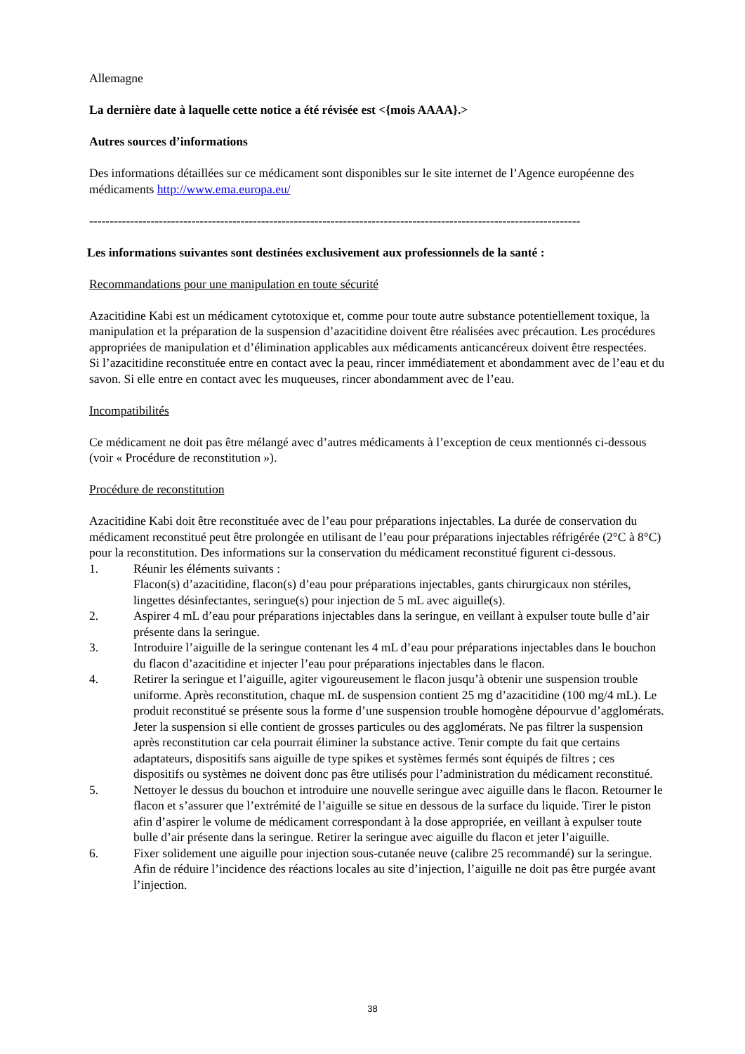Allemagne
La dernière date à laquelle cette notice a été révisée est <{mois AAAA}.>
Autres sources d’informations
Des informations détaillées sur ce médicament sont disponibles sur le site internet de l’Agence européenne des médicaments http://www.ema.europa.eu/
------------------------------------------------------------------------------------------------------------------------
Les informations suivantes sont destinées exclusivement aux professionnels de la santé :
Recommandations pour une manipulation en toute sécurité
Azacitidine Kabi est un médicament cytotoxique et, comme pour toute autre substance potentiellement toxique, la manipulation et la préparation de la suspension d’azacitidine doivent être réalisées avec précaution. Les procédures appropriées de manipulation et d’élimination applicables aux médicaments anticancéreux doivent être respectées.
Si l’azacitidine reconstituée entre en contact avec la peau, rincer immédiatement et abondamment avec de l’eau et du savon. Si elle entre en contact avec les muqueuses, rincer abondamment avec de l’eau.
Incompatibilités
Ce médicament ne doit pas être mélangé avec d’autres médicaments à l’exception de ceux mentionnés ci-dessous (voir « Procédure de reconstitution »).
Procédure de reconstitution
Azacitidine Kabi doit être reconstituée avec de l’eau pour préparations injectables. La durée de conservation du médicament reconstitué peut être prolongée en utilisant de l’eau pour préparations injectables réfrigérée (2°C à 8°C) pour la reconstitution. Des informations sur la conservation du médicament reconstitué figurent ci-dessous.
1. Réunir les éléments suivants :
Flacon(s) d’azacitidine, flacon(s) d’eau pour préparations injectables, gants chirurgicaux non stériles, lingettes désinfectantes, seringue(s) pour injection de 5 mL avec aiguille(s).
2. Aspirer 4 mL d’eau pour préparations injectables dans la seringue, en veillant à expulser toute bulle d’air présente dans la seringue.
3. Introduire l’aiguille de la seringue contenant les 4 mL d’eau pour préparations injectables dans le bouchon du flacon d’azacitidine et injecter l’eau pour préparations injectables dans le flacon.
4. Retirer la seringue et l’aiguille, agiter vigoureusement le flacon jusqu’à obtenir une suspension trouble uniforme. Après reconstitution, chaque mL de suspension contient 25 mg d’azacitidine (100 mg/4 mL). Le produit reconstitué se présente sous la forme d’une suspension trouble homogène dépourvue d’agglomérats. Jeter la suspension si elle contient de grosses particules ou des agglomérats. Ne pas filtrer la suspension après reconstitution car cela pourrait éliminer la substance active. Tenir compte du fait que certains adaptateurs, dispositifs sans aiguille de type spikes et systèmes fermés sont équipés de filtres ; ces dispositifs ou systèmes ne doivent donc pas être utilisés pour l’administration du médicament reconstitué.
5. Nettoyer le dessus du bouchon et introduire une nouvelle seringue avec aiguille dans le flacon. Retourner le flacon et s’assurer que l’extrémité de l’aiguille se situe en dessous de la surface du liquide. Tirer le piston afin d’aspirer le volume de médicament correspondant à la dose appropriée, en veillant à expulser toute bulle d’air présente dans la seringue. Retirer la seringue avec aiguille du flacon et jeter l’aiguille.
6. Fixer solidement une aiguille pour injection sous-cutanée neuve (calibre 25 recommandé) sur la seringue. Afin de réduire l’incidence des réactions locales au site d’injection, l’aiguille ne doit pas être purgée avant l’injection.
38